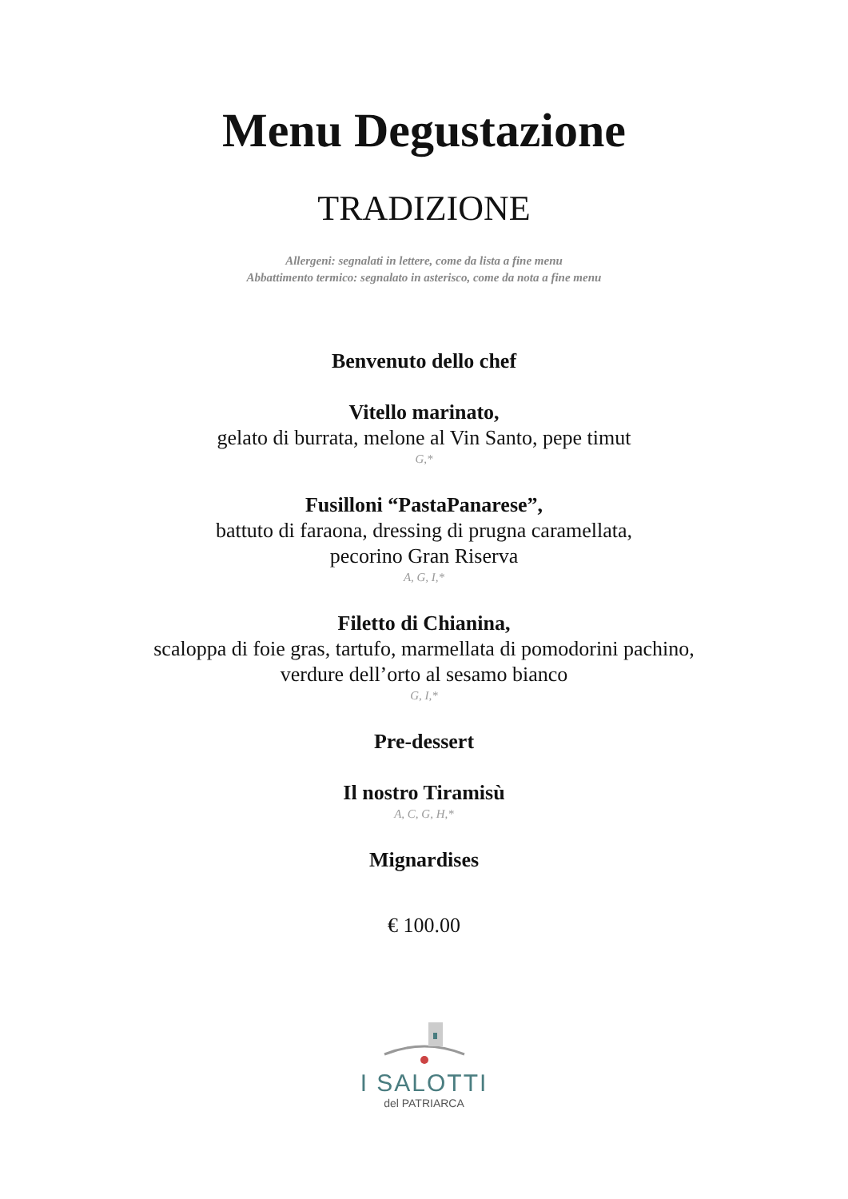Menu Degustazione
TRADIZIONE
Allergeni: segnalati in lettere, come da lista a fine menu
Abbattimento termico: segnalato in asterisco, come da nota a fine menu
Benvenuto dello chef
Vitello marinato,
gelato di burrata, melone al Vin Santo, pepe timut
G,*
Fusilloni “PastaPanarese”,
battuto di faraona, dressing di prugna caramellata,
pecorino Gran Riserva
A, G, I,*
Filetto di Chianina,
scaloppa di foie gras, tartufo, marmellata di pomodorini pachino,
verdure dell’orto al sesamo bianco
G, I,*
Pre-dessert
Il nostro Tiramisù
A, C, G, H,*
Mignardises
€ 100.00
I SALOTTI
del PATRIARCA